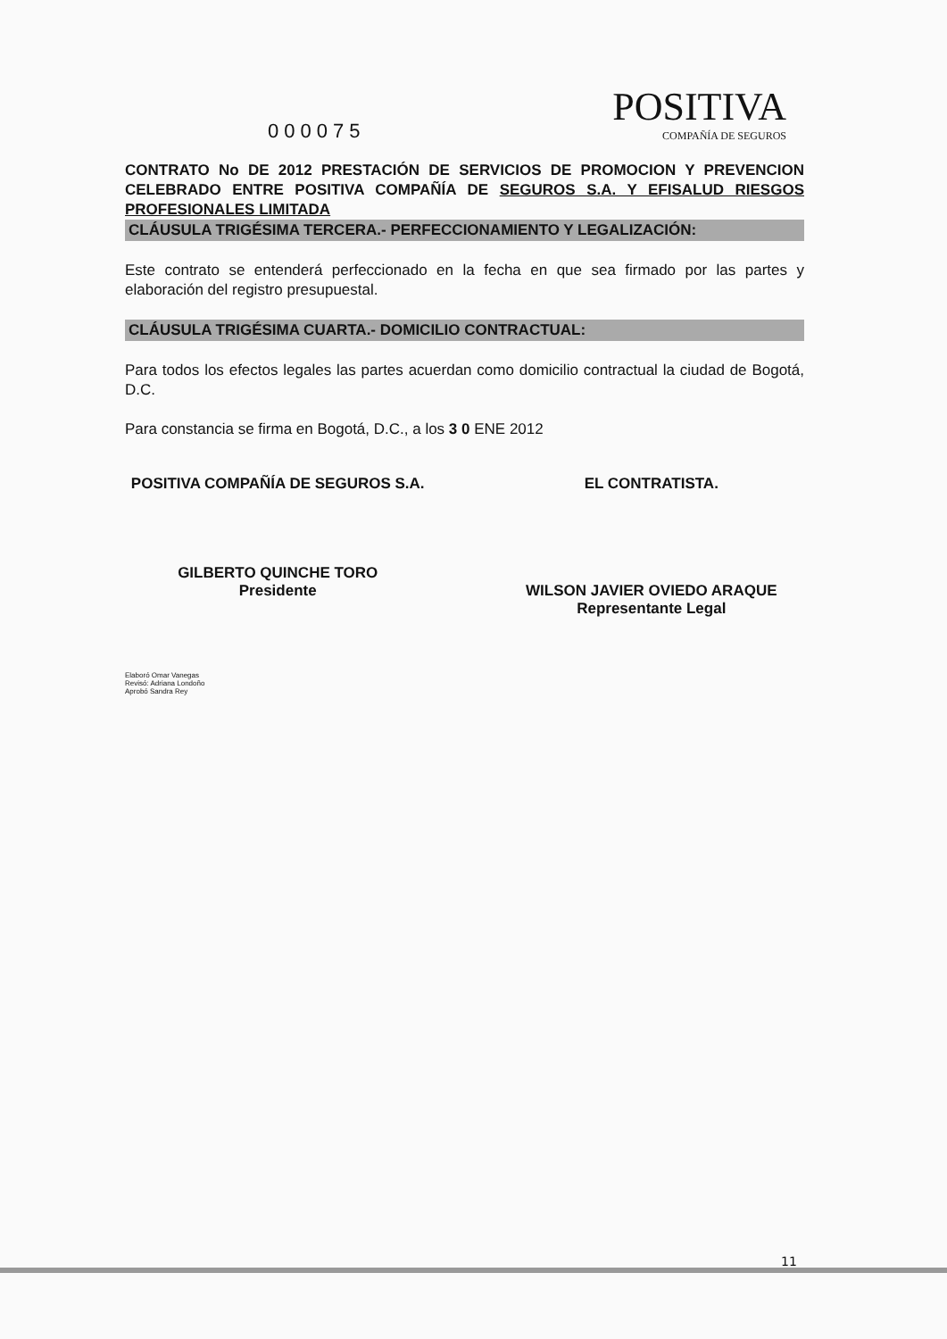000075 POSITIVA
COMPAÑÍA DE SEGUROS
CONTRATO No DE 2012 PRESTACIÓN DE SERVICIOS DE PROMOCION Y PREVENCION CELEBRADO ENTRE POSITIVA COMPAÑÍA DE SEGUROS S.A. Y EFISALUD RIESGOS PROFESIONALES LIMITADA
CLÁUSULA TRIGÉSIMA TERCERA.- PERFECCIONAMIENTO Y LEGALIZACIÓN:
Este contrato se entenderá perfeccionado en la fecha en que sea firmado por las partes y elaboración del registro presupuestal.
CLÁUSULA TRIGÉSIMA CUARTA.- DOMICILIO CONTRACTUAL:
Para todos los efectos legales las partes acuerdan como domicilio contractual la ciudad de Bogotá, D.C.
Para constancia se firma en Bogotá, D.C., a los 3 0 ENE 2012
POSITIVA COMPAÑÍA DE SEGUROS S.A.
GILBERTO QUINCHE TORO
Presidente
EL CONTRATISTA.
WILSON JAVIER OVIEDO ARAQUE
Representante Legal
Elaboró Omar Vanegas
Revisó: Adriana Londoño
Aprobó Sandra Rey
11